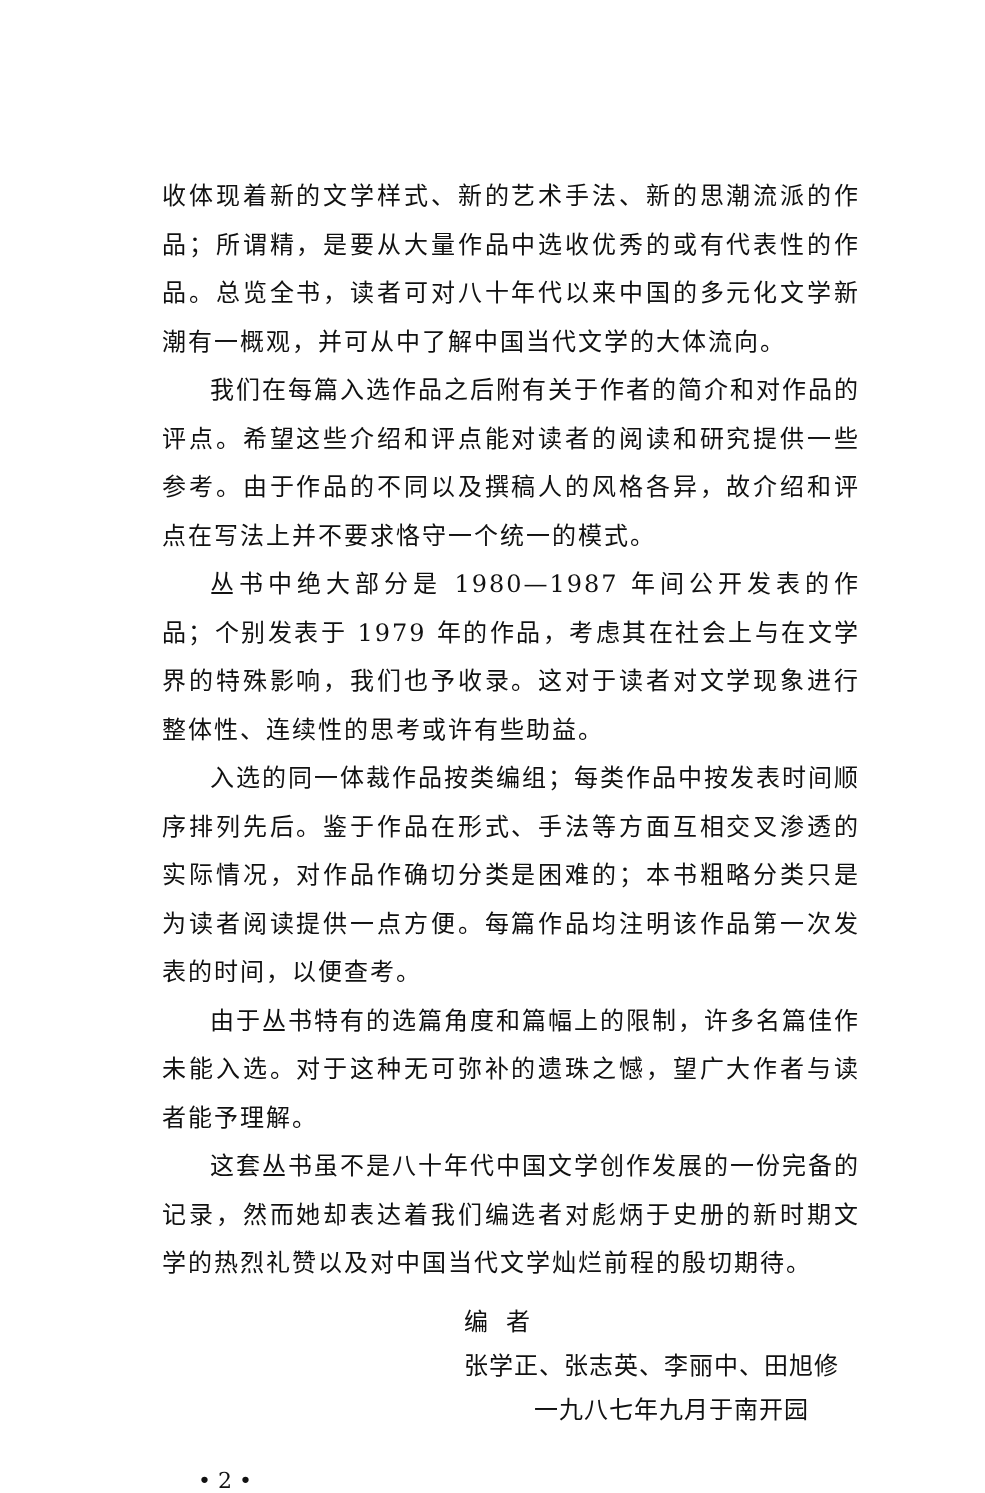收体现着新的文学样式、新的艺术手法、新的思潮流派的作品；所谓精，是要从大量作品中选收优秀的或有代表性的作品。总览全书，读者可对八十年代以来中国的多元化文学新潮有一概观，并可从中了解中国当代文学的大体流向。
我们在每篇入选作品之后附有关于作者的简介和对作品的评点。希望这些介绍和评点能对读者的阅读和研究提供一些参考。由于作品的不同以及撰稿人的风格各异，故介绍和评点在写法上并不要求恪守一个统一的模式。
丛书中绝大部分是 1980—1987 年间公开发表的作品；个别发表于 1979 年的作品，考虑其在社会上与在文学界的特殊影响，我们也予收录。这对于读者对文学现象进行整体性、连续性的思考或许有些助益。
入选的同一体裁作品按类编组；每类作品中按发表时间顺序排列先后。鉴于作品在形式、手法等方面互相交叉渗透的实际情况，对作品作确切分类是困难的；本书粗略分类只是为读者阅读提供一点方便。每篇作品均注明该作品第一次发表的时间，以便查考。
由于丛书特有的选篇角度和篇幅上的限制，许多名篇佳作未能入选。对于这种无可弥补的遗珠之憾，望广大作者与读者能予理解。
这套丛书虽不是八十年代中国文学创作发展的一份完备的记录，然而她却表达着我们编选者对彪炳于史册的新时期文学的热烈礼赞以及对中国当代文学灿烂前程的殷切期待。
编者
张学正、张志英、李丽中、田旭修
一九八七年九月于南开园
• 2 •